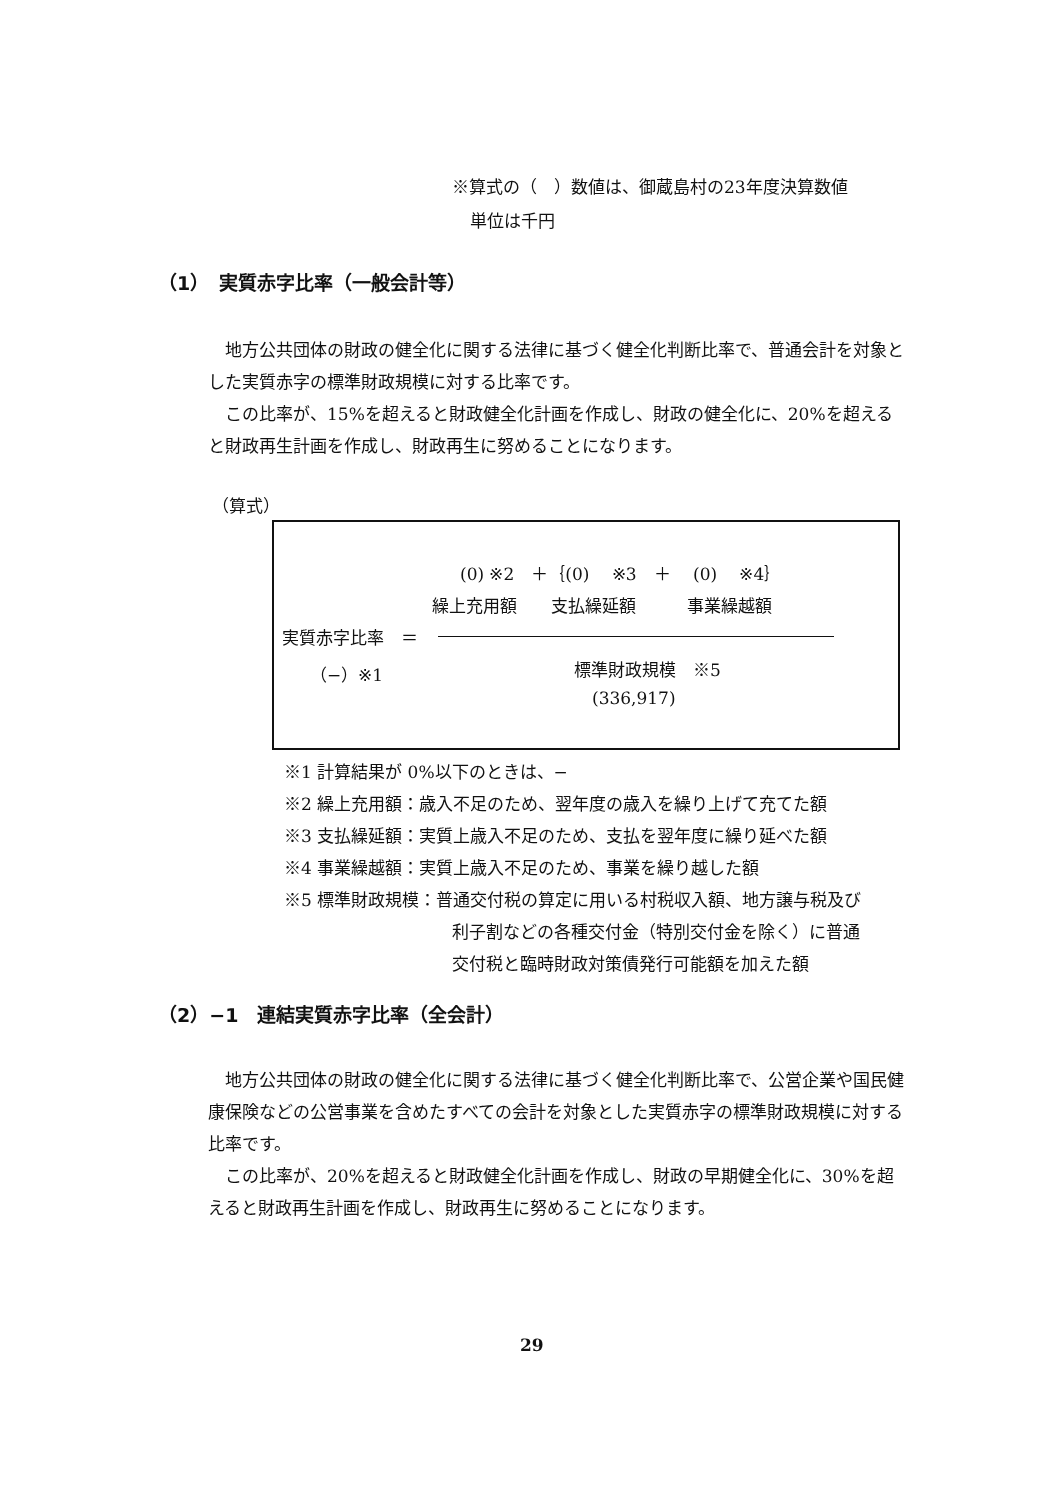※算式の（　）数値は、御蔵島村の23年度決算数値
単位は千円
（1）　実質赤字比率（一般会計等）
　地方公共団体の財政の健全化に関する法律に基づく健全化判断比率で、普通会計を対象とした実質赤字の標準財政規模に対する比率です。
　この比率が、15%を超えると財政健全化計画を作成し、財政の健全化に、20%を超えると財政再生計画を作成し、財政再生に努めることになります。
（算式）
(0) ※2　＋｛(0)　 ※3　＋　 (0)　 ※4｝
繰上充用額　　支払繰延額　　　事業繰越額
実質赤字比率　＝
（−）※1 標準財政規模　※5
(336,917)
※1 計算結果が 0%以下のときは、−
※2 繰上充用額：歳入不足のため、翌年度の歳入を繰り上げて充てた額
※3 支払繰延額：実質上歳入不足のため、支払を翌年度に繰り延べた額
※4 事業繰越額：実質上歳入不足のため、事業を繰り越した額
※5 標準財政規模：普通交付税の算定に用いる村税収入額、地方譲与税及び
利子割などの各種交付金（特別交付金を除く）に普通
交付税と臨時財政対策債発行可能額を加えた額
（2）−1　連結実質赤字比率（全会計）
　地方公共団体の財政の健全化に関する法律に基づく健全化判断比率で、公営企業や国民健康保険などの公営事業を含めたすべての会計を対象とした実質赤字の標準財政規模に対する比率です。
　この比率が、20%を超えると財政健全化計画を作成し、財政の早期健全化に、30%を超えると財政再生計画を作成し、財政再生に努めることになります。
29